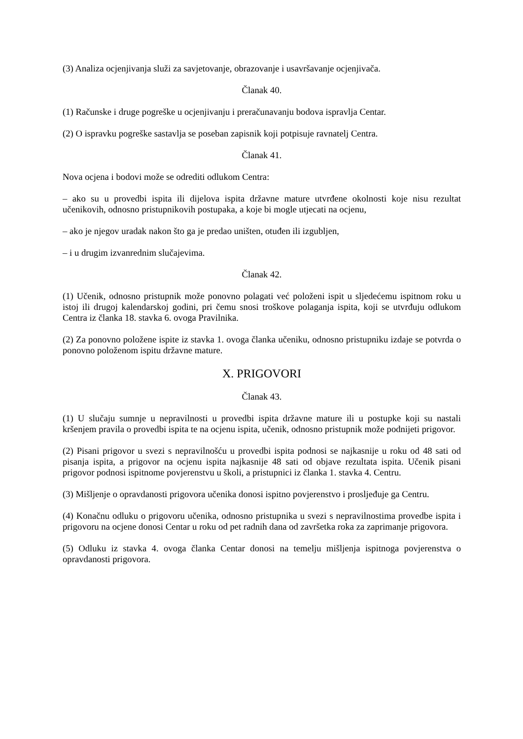(3) Analiza ocjenjivanja služi za savjetovanje, obrazovanje i usavršavanje ocjenjivača.
Članak 40.
(1) Računske i druge pogreške u ocjenjivanju i preračunavanju bodova ispravlja Centar.
(2) O ispravku pogreške sastavlja se poseban zapisnik koji potpisuje ravnatelj Centra.
Članak 41.
Nova ocjena i bodovi može se odrediti odlukom Centra:
– ako su u provedbi ispita ili dijelova ispita državne mature utvrđene okolnosti koje nisu rezultat učenikovih, odnosno pristupnikovih postupaka, a koje bi mogle utjecati na ocjenu,
– ako je njegov uradak nakon što ga je predao uništen, otuđen ili izgubljen,
– i u drugim izvanrednim slučajevima.
Članak 42.
(1) Učenik, odnosno pristupnik može ponovno polagati već položeni ispit u sljedećemu ispitnom roku u istoj ili drugoj kalendarskoj godini, pri čemu snosi troškove polaganja ispita, koji se utvrđuju odlukom Centra iz članka 18. stavka 6. ovoga Pravilnika.
(2) Za ponovno položene ispite iz stavka 1. ovoga članka učeniku, odnosno pristupniku izdaje se potvrda o ponovno položenom ispitu državne mature.
X. PRIGOVORI
Članak 43.
(1) U slučaju sumnje u nepravilnosti u provedbi ispita državne mature ili u postupke koji su nastali kršenjem pravila o provedbi ispita te na ocjenu ispita, učenik, odnosno pristupnik može podnijeti prigovor.
(2) Pisani prigovor u svezi s nepravilnošću u provedbi ispita podnosi se najkasnije u roku od 48 sati od pisanja ispita, a prigovor na ocjenu ispita najkasnije 48 sati od objave rezultata ispita. Učenik pisani prigovor podnosi ispitnome povjerenstvu u školi, a pristupnici iz članka 1. stavka 4. Centru.
(3) Mišljenje o opravdanosti prigovora učenika donosi ispitno povjerenstvo i prosljeđuje ga Centru.
(4) Konačnu odluku o prigovoru učenika, odnosno pristupnika u svezi s nepravilnostima provedbe ispita i prigovoru na ocjene donosi Centar u roku od pet radnih dana od završetka roka za zaprimanje prigovora.
(5) Odluku iz stavka 4. ovoga članka Centar donosi na temelju mišljenja ispitnoga povjerenstva o opravdanosti prigovora.